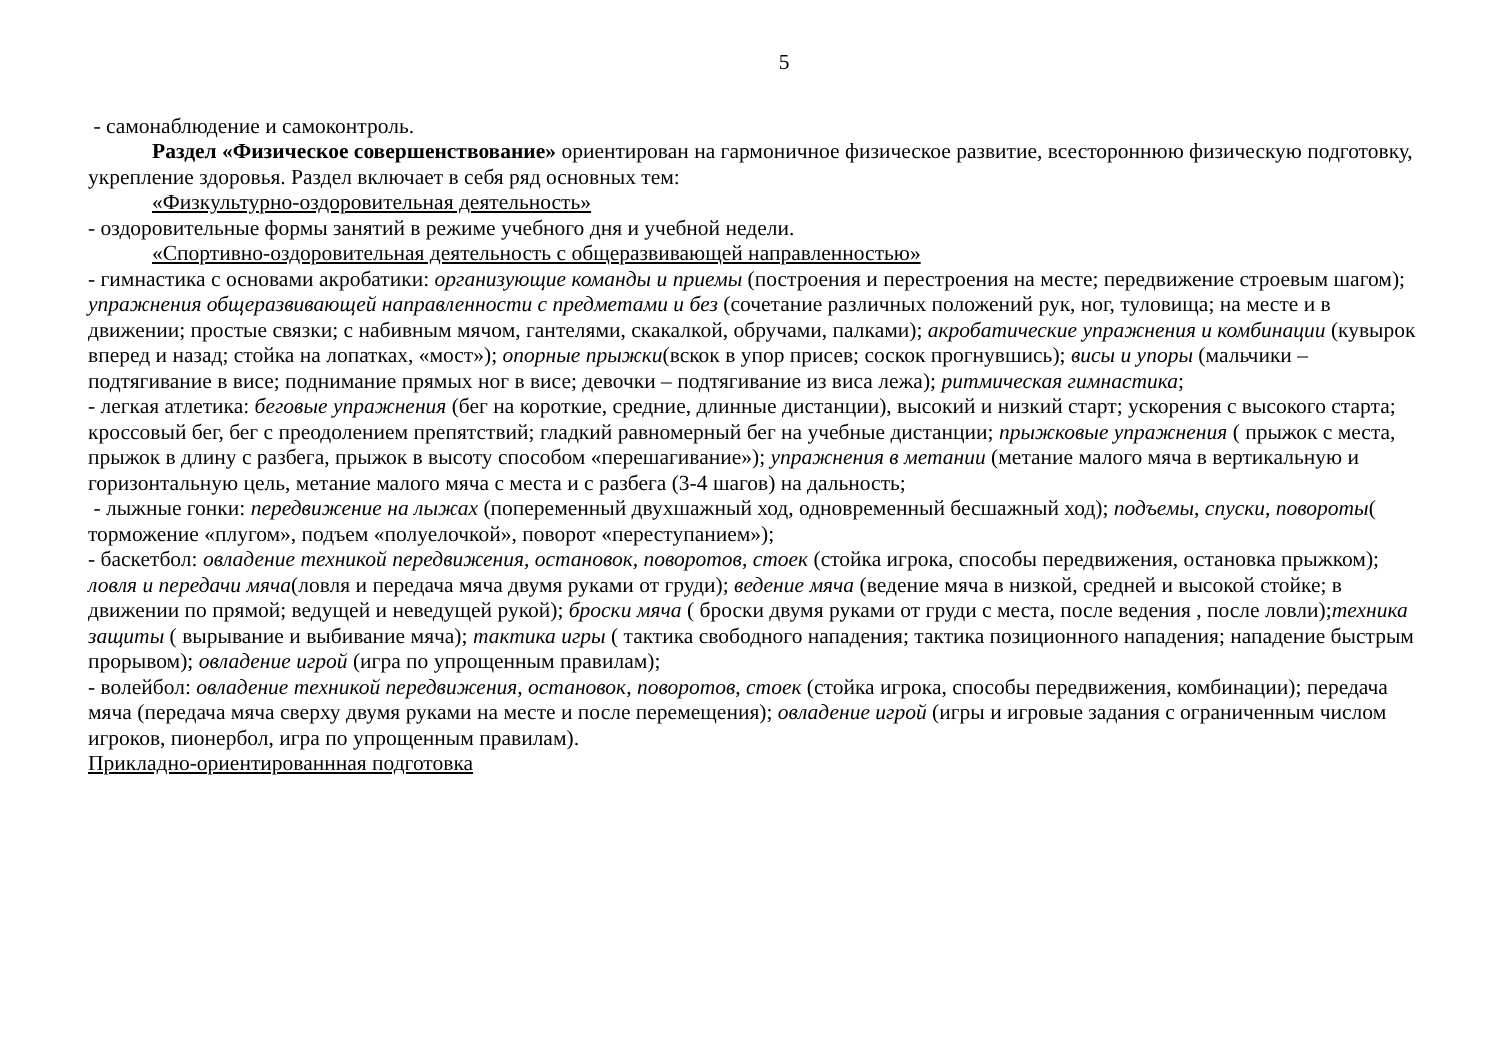5
- самонаблюдение и самоконтроль.
Раздел «Физическое совершенствование» ориентирован на гармоничное физическое развитие, всестороннюю физическую подготовку, укрепление здоровья. Раздел включает в себя ряд основных тем:
«Физкультурно-оздоровительная деятельность»
- оздоровительные формы занятий в режиме учебного дня и учебной недели.
«Спортивно-оздоровительная деятельность с общеразвивающей направленностью»
- гимнастика с основами акробатики: организующие команды и приемы (построения и перестроения на месте; передвижение строевым шагом); упражнения общеразвивающей направленности с предметами и без (сочетание различных положений рук, ног, туловища; на месте и в движении; простые связки; с набивным мячом, гантелями, скакалкой, обручами, палками); акробатические упражнения и комбинации (кувырок вперед и назад; стойка на лопатках, «мост»); опорные прыжки(вскок в упор присев; соскок прогнувшись); висы и упоры (мальчики – подтягивание в висе; поднимание прямых ног в висе; девочки – подтягивание из виса лежа); ритмическая гимнастика;
- легкая атлетика: беговые упражнения (бег на короткие, средние, длинные дистанции), высокий и низкий старт; ускорения с высокого старта; кроссовый бег, бег с преодолением препятствий; гладкий равномерный бег на учебные дистанции; прыжковые упражнения ( прыжок с места, прыжок в длину с разбега, прыжок в высоту способом «перешагивание»); упражнения в метании (метание малого мяча в вертикальную и горизонтальную цель, метание малого мяча с места и с разбега (3-4 шагов) на дальность;
- лыжные гонки: передвижение на лыжах (попеременный двухшажный ход, одновременный бесшажный ход); подъемы, спуски, повороты( торможение «плугом», подъем «полуелочкой», поворот «переступанием»);
- баскетбол: овладение техникой передвижения, остановок, поворотов, стоек (стойка игрока, способы передвижения, остановка прыжком); ловля и передачи мяча(ловля и передача мяча двумя руками от груди); ведение мяча (ведение мяча в низкой, средней и высокой стойке; в движении по прямой; ведущей и неведущей рукой); броски мяча ( броски двумя руками от груди с места, после ведения , после ловли);техника защиты ( вырывание и выбивание мяча); тактика игры ( тактика свободного нападения; тактика позиционного нападения; нападение быстрым прорывом); овладение игрой (игра по упрощенным правилам);
- волейбол: овладение техникой передвижения, остановок, поворотов, стоек (стойка игрока, способы передвижения, комбинации); передача мяча (передача мяча сверху двумя руками на месте и после перемещения); овладение игрой (игры и игровые задания с ограниченным числом игроков, пионербол, игра по упрощенным правилам).
Прикладно-ориентированнная подготовка